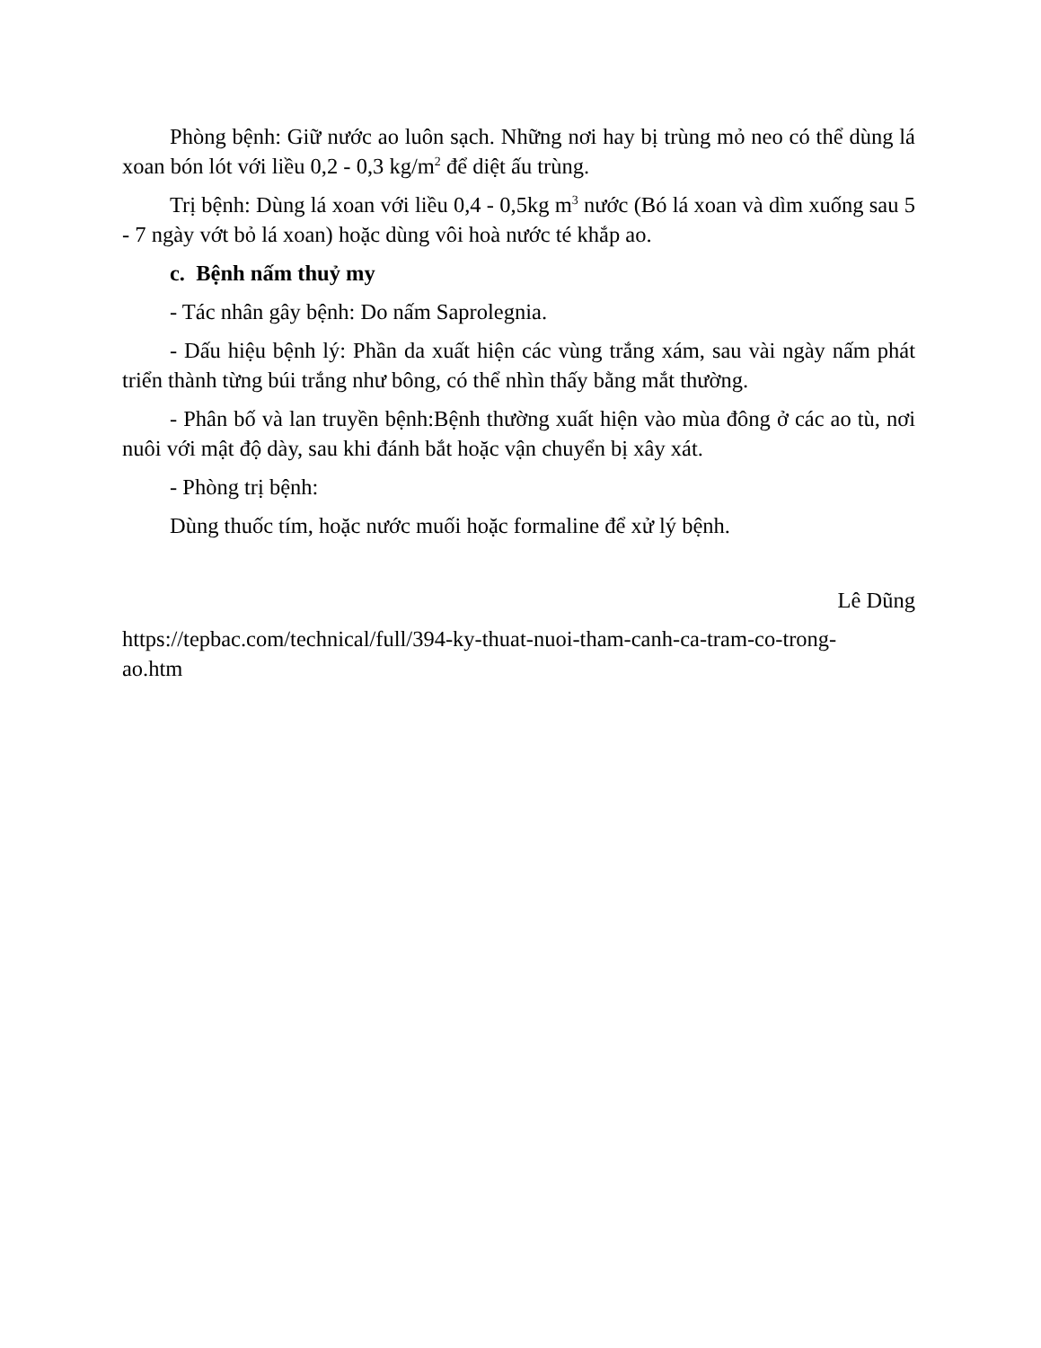Phòng bệnh: Giữ nước ao luôn sạch. Những nơi hay bị trùng mỏ neo có thể dùng lá xoan bón lót với liều 0,2 - 0,3 kg/m<sup>2</sup> để diệt ấu trùng.
Trị bệnh: Dùng lá xoan với liều 0,4 - 0,5kg m<sup>3</sup> nước (Bó lá xoan và dìm xuống sau 5 - 7 ngày vớt bỏ lá xoan) hoặc dùng vôi hoà nước té khắp ao.
c. Bệnh nấm thuỷ my
- Tác nhân gây bệnh: Do nấm Saprolegnia.
- Dấu hiệu bệnh lý: Phần da xuất hiện các vùng trắng xám, sau vài ngày nấm phát triển thành từng búi trắng như bông, có thể nhìn thấy bằng mắt thường.
- Phân bố và lan truyền bệnh:Bệnh thường xuất hiện vào mùa đông ở các ao tù, nơi nuôi với mật độ dày, sau khi đánh bắt hoặc vận chuyển bị xây xát.
- Phòng trị bệnh:
Dùng thuốc tím, hoặc nước muối hoặc formaline để xử lý bệnh.
Lê Dũng
https://tepbac.com/technical/full/394-ky-thuat-nuoi-tham-canh-ca-tram-co-trong-
ao.htm